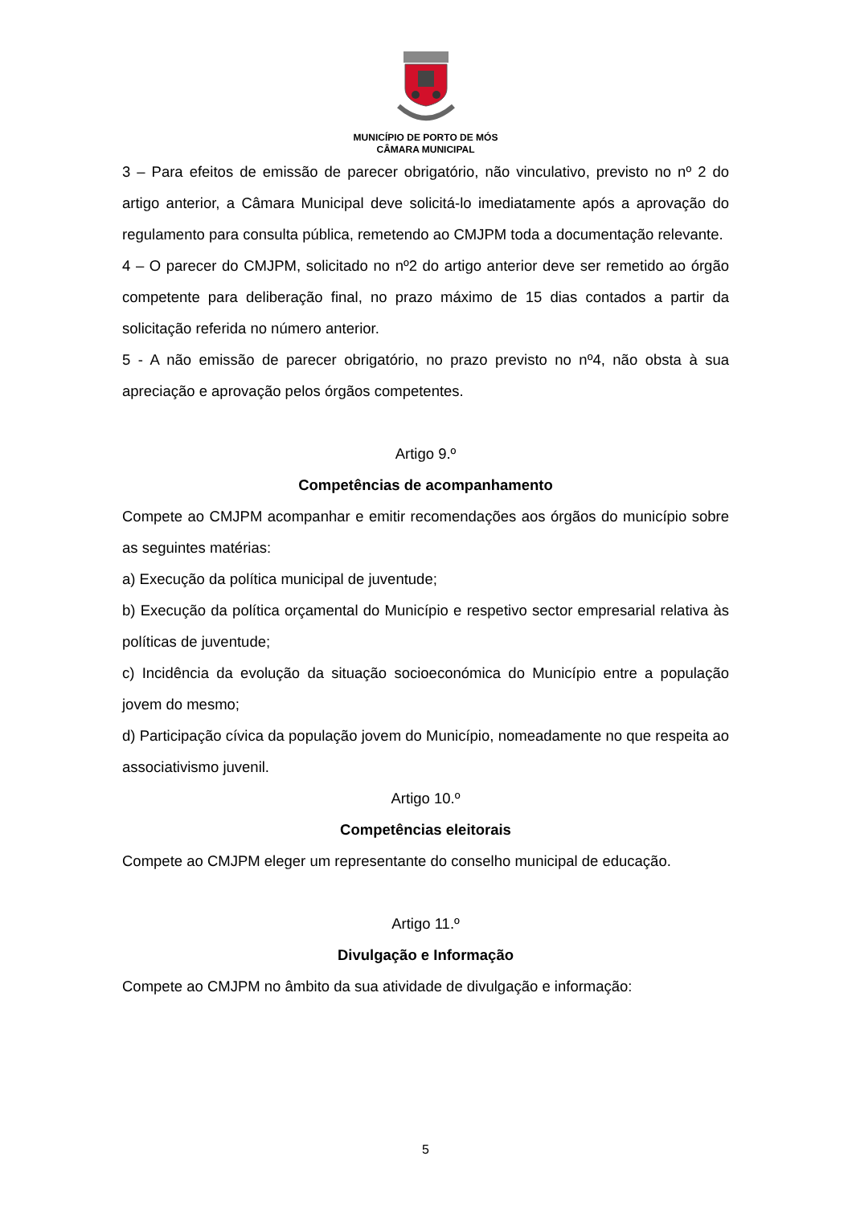MUNICÍPIO DE PORTO DE MÓS
CÂMARA MUNICIPAL
3 – Para efeitos de emissão de parecer obrigatório, não vinculativo, previsto no nº 2 do artigo anterior, a Câmara Municipal deve solicitá-lo imediatamente após a aprovação do regulamento para consulta pública, remetendo ao CMJPM toda a documentação relevante.
4 – O parecer do CMJPM, solicitado no nº2 do artigo anterior deve ser remetido ao órgão competente para deliberação final, no prazo máximo de 15 dias contados a partir da solicitação referida no número anterior.
5 - A não emissão de parecer obrigatório, no prazo previsto no nº4, não obsta à sua apreciação e aprovação pelos órgãos competentes.
Artigo 9.º
Competências de acompanhamento
Compete ao CMJPM acompanhar e emitir recomendações aos órgãos do município sobre as seguintes matérias:
a) Execução da política municipal de juventude;
b) Execução da política orçamental do Município e respetivo sector empresarial relativa às políticas de juventude;
c) Incidência da evolução da situação socioeconómica do Município entre a população jovem do mesmo;
d) Participação cívica da população jovem do Município, nomeadamente no que respeita ao associativismo juvenil.
Artigo 10.º
Competências eleitorais
Compete ao CMJPM eleger um representante do conselho municipal de educação.
Artigo 11.º
Divulgação e Informação
Compete ao CMJPM no âmbito da sua atividade de divulgação e informação:
5